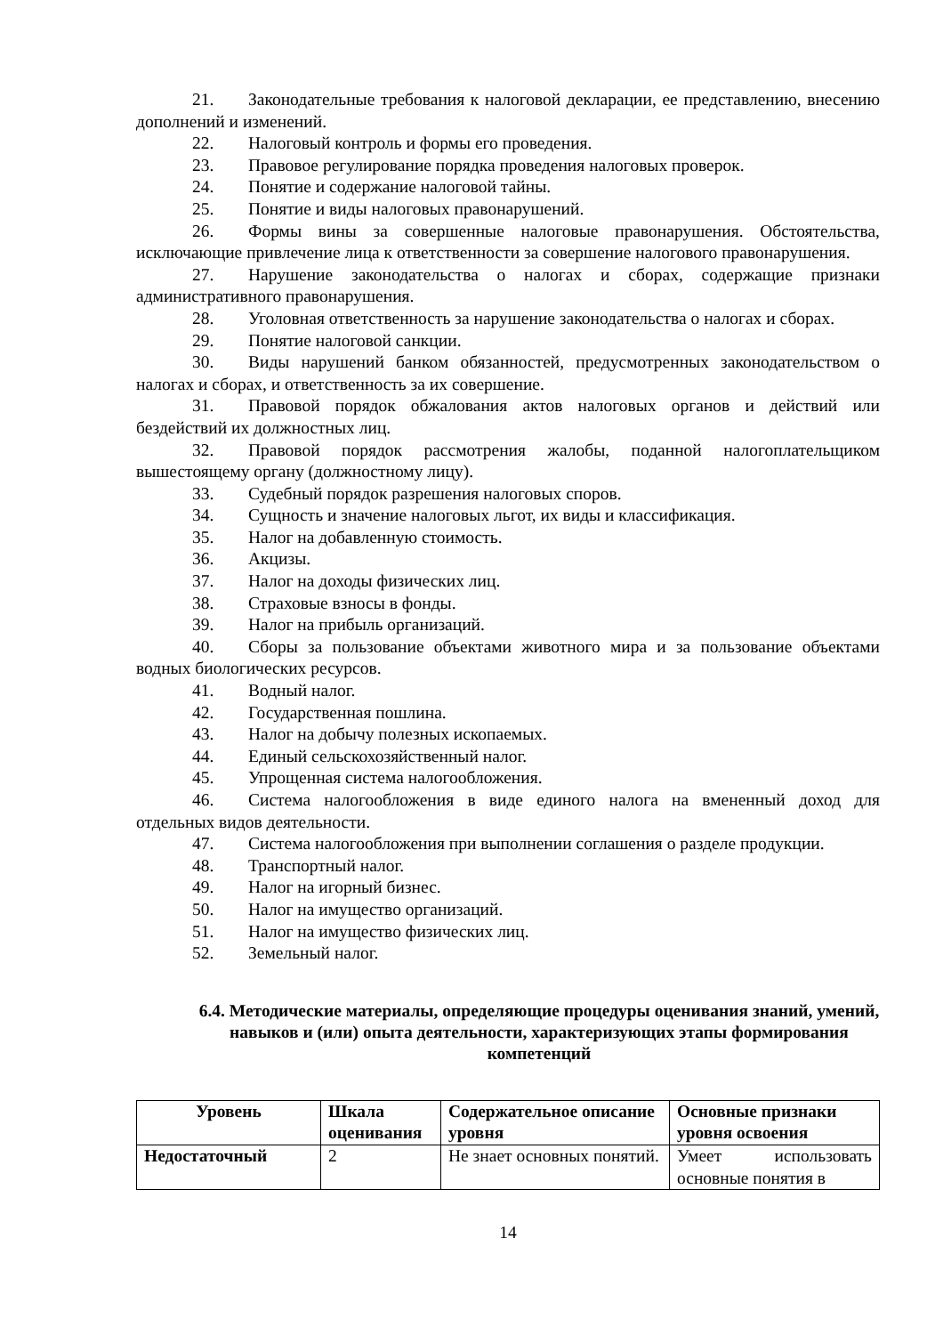21. Законодательные требования к налоговой декларации, ее представлению, внесению дополнений и изменений.
22. Налоговый контроль и формы его проведения.
23. Правовое регулирование порядка проведения налоговых проверок.
24. Понятие и содержание налоговой тайны.
25. Понятие и виды налоговых правонарушений.
26. Формы вины за совершенные налоговые правонарушения. Обстоятельства, исключающие привлечение лица к ответственности за совершение налогового правонарушения.
27. Нарушение законодательства о налогах и сборах, содержащие признаки административного правонарушения.
28. Уголовная ответственность за нарушение законодательства о налогах и сборах.
29. Понятие налоговой санкции.
30. Виды нарушений банком обязанностей, предусмотренных законодательством о налогах и сборах, и ответственность за их совершение.
31. Правовой порядок обжалования актов налоговых органов и действий или бездействий их должностных лиц.
32. Правовой порядок рассмотрения жалобы, поданной налогоплательщиком вышестоящему органу (должностному лицу).
33. Судебный порядок разрешения налоговых споров.
34. Сущность и значение налоговых льгот, их виды и классификация.
35. Налог на добавленную стоимость.
36. Акцизы.
37. Налог на доходы физических лиц.
38. Страховые взносы в фонды.
39. Налог на прибыль организаций.
40. Сборы за пользование объектами животного мира и за пользование объектами водных биологических ресурсов.
41. Водный налог.
42. Государственная пошлина.
43. Налог на добычу полезных ископаемых.
44. Единый сельскохозяйственный налог.
45. Упрощенная система налогообложения.
46. Система налогообложения в виде единого налога на вмененный доход для отдельных видов деятельности.
47. Система налогообложения при выполнении соглашения о разделе продукции.
48. Транспортный налог.
49. Налог на игорный бизнес.
50. Налог на имущество организаций.
51. Налог на имущество физических лиц.
52. Земельный налог.
6.4. Методические материалы, определяющие процедуры оценивания знаний, умений, навыков и (или) опыта деятельности, характеризующих этапы формирования компетенций
| Уровень | Шкала оценивания | Содержательное описание уровня | Основные признаки уровня освоения |
| --- | --- | --- | --- |
| Недостаточный | 2 | Не знает основных понятий. | Умеет использовать основные понятия в |
14